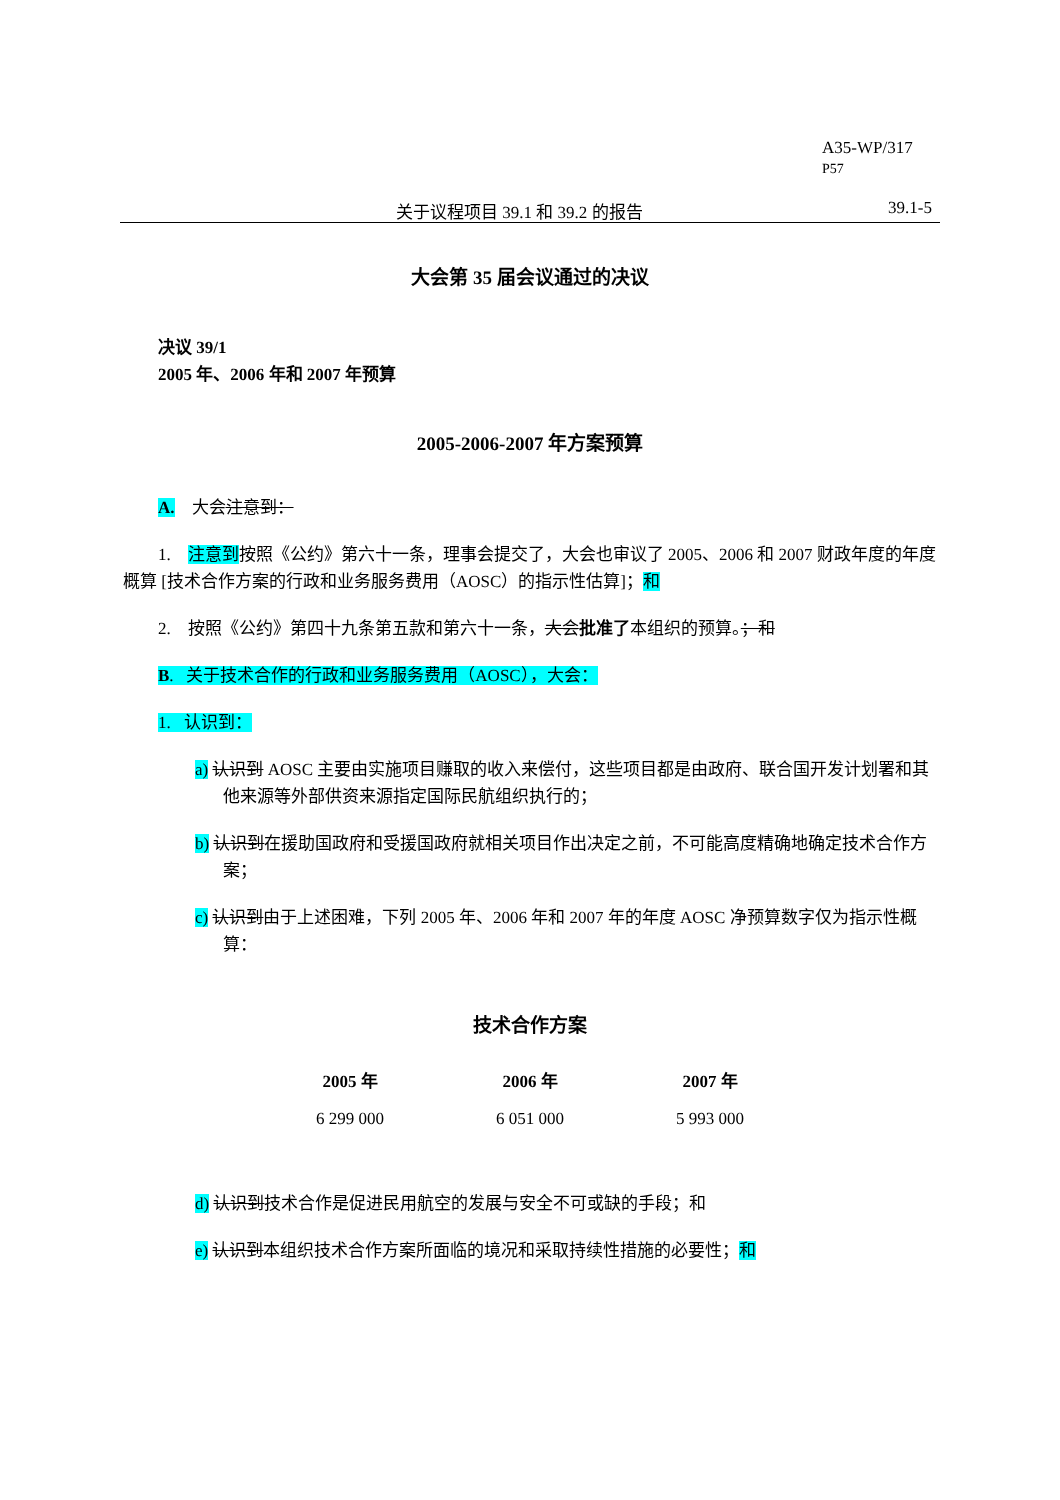A35-WP/317
P57
关于议程项目 39.1 和 39.2 的报告 39.1-5
大会第 35 届会议通过的决议
决议 39/1
2005 年、2006 年和 2007 年预算
2005-2006-2007 年方案预算
A. 大会注意到：
1. 注意到按照《公约》第六十一条，理事会提交了，大会也审议了 2005、2006 和 2007 财政年度的年度概算 [技术合作方案的行政和业务服务费用（AOSC）的指示性估算]；和
2. 按照《公约》第四十九条第五款和第六十一条，大会批准了本组织的预算。；和
B. 关于技术合作的行政和业务服务费用（AOSC），大会：
1. 认识到：
a) 认识到 AOSC 主要由实施项目赚取的收入来偿付，这些项目都是由政府、联合国开发计划署和其他来源等外部供资来源指定国际民航组织执行的；
b) 认识到在援助国政府和受援国政府就相关项目作出决定之前，不可能高度精确地确定技术合作方案；
c) 认识到由于上述困难，下列 2005 年、2006 年和 2007 年的年度 AOSC 净预算数字仅为指示性概算：
技术合作方案
| 2005 年 | 2006 年 | 2007 年 |
| --- | --- | --- |
| 6 299 000 | 6 051 000 | 5 993 000 |
d) 认识到技术合作是促进民用航空的发展与安全不可或缺的手段；和
e) 认识到本组织技术合作方案所面临的境况和采取持续性措施的必要性；和